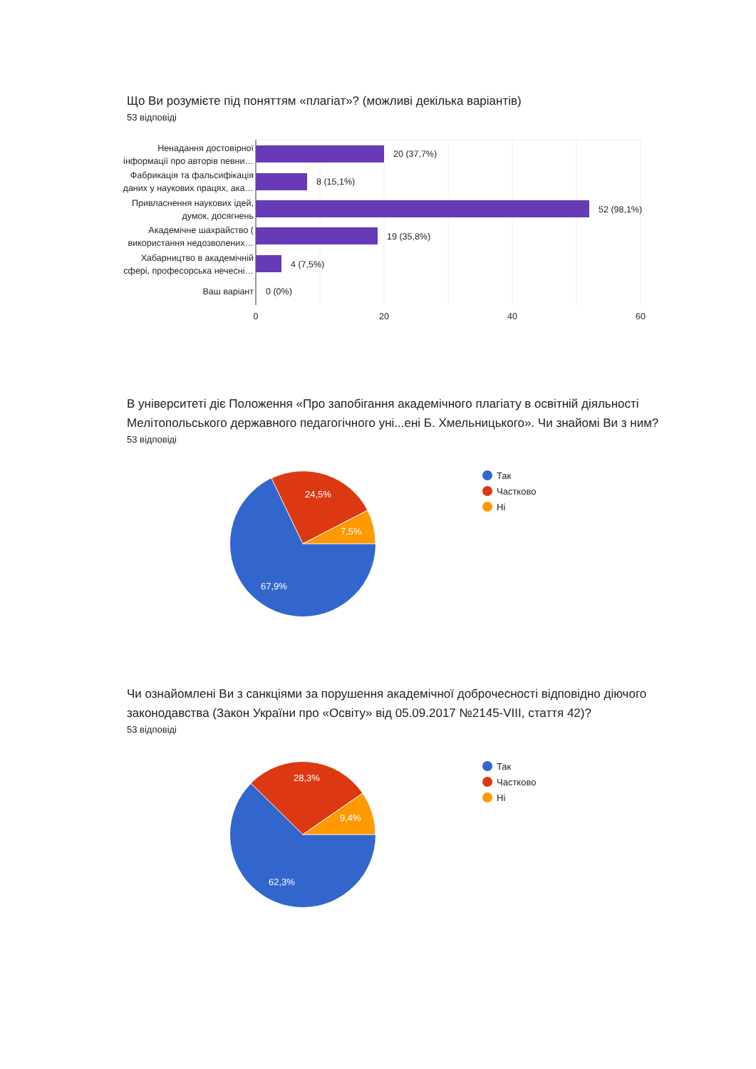Що Ви розумієте під поняттям «плагіат»? (можливі декілька варіантів)
53 відповіді
Ненадання достовірної
інформації про авторів певни…
Фабрикація та фальсифікація
даних у наукових працях, ака…
Привласнення наукових ідей,
думок, досягнень
Академічне шахрайство (
використання недозволених…
Хабарництво в академічній
сфері, професорська нечесні…
Ваш варіант
20 (37,7%)
8 (15,1%)
52 (98,1%)
19 (35,8%)
4 (7,5%)
0 (0%)
0
20
40
60
В університеті діє Положення «Про запобігання академічного плагіату в освітній діяльності Мелітопольського державного педагогічного уні...ені Б. Хмельницького». Чи знайомі Ви з ним?
53 відповіді
24,5%
7,5%
67,9%
Так
Частково
Ні
Чи ознайомлені Ви з санкціями за порушення академічної доброчесності відповідно діючого законодавства (Закон України про «Освіту» від 05.09.2017 №2145-VIII, стаття 42)?
53 відповіді
28,3%
9,4%
62,3%
Так
Частково
Ні